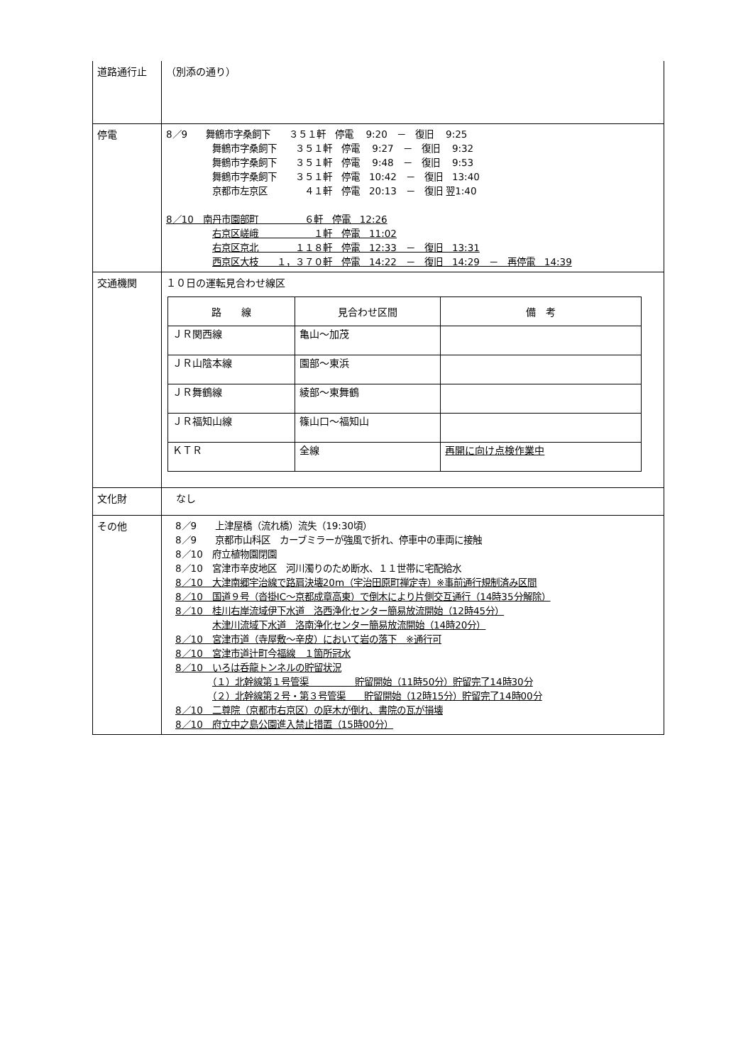| 道路通行止 | （別添の通り） |
| 停電 | 8／9 舞鶴市字桑飼下 ３５１軒 停電 9:20 － 復旧 9:25 舞鶴市字桑飼下 ３５１軒 停電 9:27 － 復旧 9:32 舞鶴市字桑飼下 ３５１軒 停電 9:48 － 復旧 9:53 舞鶴市字桑飼下 ３５１軒 停電 10:42 － 復旧 13:40 京都市左京区 ４１軒 停電 20:13 － 復旧 翌1:40 8／10 南丹市園部町 ６軒 停電 12:26 右京区嵯峨 １軒 停電 11:02 右京区京北 １１８軒 停電 12:33 － 復旧 13:31 西京区大枝 １，３７０軒 停電 14:22 － 復旧 14:29 － 再停電 14:39 |
| 交通機関 | １０日の運転見合わせ線区 / 路 線 / 見合わせ区間 / 備 考 / / --- / --- / --- / / ＪＲ関西線 / 亀山～加茂 / / / ＪＲ山陰本線 / 園部～東浜 / / / ＪＲ舞鶴線 / 綾部～東舞鶴 / / / ＪＲ福知山線 / 篠山口～福知山 / / / ＫＴＲ / 全線 / 再開に向け点検作業中 / |
| 文化財 | なし |
| その他 | 8／9 上津屋橋（流れ橋）流失（19:30頃） 8／9 京都市山科区 カーブミラーが強風で折れ、停車中の車両に接触 8／10 府立植物園閉園 8／10 宮津市辛皮地区 河川濁りのため断水、１１世帯に宅配給水 8／10 大津南郷宇治線で路肩決壊20m（宇治田原町禅定寺）※事前通行規制済み区間 8／10 国道９号（沓掛IC～京都成章高東）で倒木により片側交互通行（14時35分解除） 8／10 桂川右岸流域伊下水道 洛西浄化センター簡易放流開始（12時45分） 木津川流域下水道 洛南浄化センター簡易放流開始（14時20分） 8／10 宮津市道（寺屋敷～辛皮）において岩の落下 ※通行可 8／10 宮津市道辻町今福線 １箇所冠水 8／10 いろは呑龍トンネルの貯留状況 （１）北幹線第１号管渠 貯留開始（11時50分）貯留完了14時30分 （２）北幹線第２号・第３号管渠 貯留開始（12時15分）貯留完了14時00分 8／10 二尊院（京都市右京区）の庭木が倒れ、書院の瓦が損壊 8／10 府立中之島公園進入禁止措置（15時00分） |